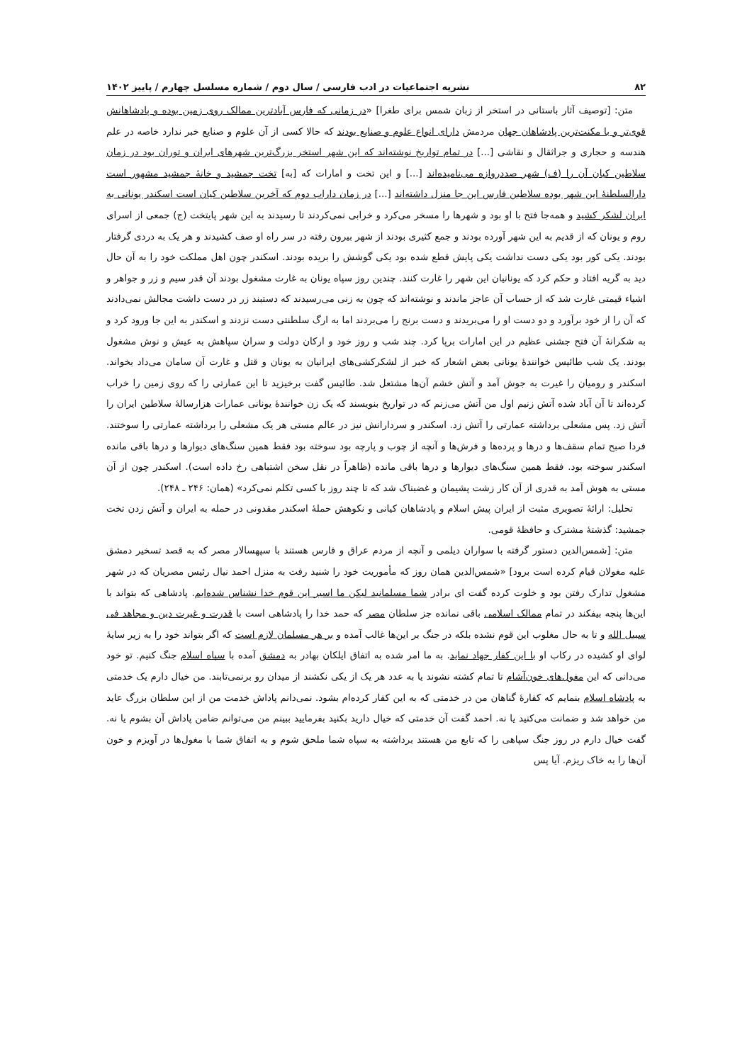۸۲ نشریه اجتماعیات در ادب فارسی / سال دوم / شماره مسلسل چهارم / پاییز ۱۴۰۲
متن: [توصیف آثار باستانی در استخر از زبان شمس برای طغرا] «در زمانی که فارس آبادترین ممالک روی زمین بوده و پادشاهانش قوی‌تر و با مکنت‌ترین پادشاهان جهان مردمش دارای انواع علوم و صنایع بودند که حالا کسی از آن علوم و صنایع خبر ندارد خاصه در علم هندسه و حجاری و جراثقال و نقاشی [...] در تمام تواریخ نوشته‌اند که این شهر استخر بزرگ‌ترین شهرهای ایران و توران بود در زمان سلاطین کیان آن را (ف) شهر صددروازه می‌نامیده‌اند [...] و این تخت و امارات که [به] تخت جمشید و خانهٔ جمشید مشهور است دارالسلطنهٔ این شهر بوده سلاطین فارس این جا منزل داشته‌اند [...] در زمان داراب دوم که آخرین سلاطین کیان است اسکندر یونانی به ایران لشکر کشید و همه‌جا فتح با او بود و شهرها را مسخر می‌کرد و خرابی نمی‌کردند تا رسیدند به این شهر پایتخت (ج) جمعی از اسرای روم و یونان که از قدیم به این شهر آورده بودند و جمع کثیری بودند از شهر بیرون رفته در سر راه او صف کشیدند و هر یک به دردی گرفتار بودند. یکی کور بود یکی دست نداشت یکی پایش قطع شده بود یکی گوشش را بریده بودند. اسکندر چون اهل مملکت خود را به آن حال دید به گریه افتاد و حکم کرد که یونانیان این شهر را غارت کنند. چندین روز سپاه یونان به غارت مشغول بودند آن قدر سیم و زر و جواهر و اشیاء قیمتی غارت شد که از حساب آن عاجز ماندند و نوشته‌اند که چون به زنی می‌رسیدند که دستبند زر در دست داشت مجالش نمی‌دادند که آن را از خود برآورد و دو دست او را می‌بریدند و دست برنج را می‌بردند اما به ارگ سلطنتی دست نزدند و اسکندر به این جا ورود کرد و به شکرانهٔ آن فتح جشنی عظیم در این امارات برپا کرد. چند شب و روز خود و ارکان دولت و سران سپاهش به عیش و نوش مشغول بودند. یک شب طائیس خوانندهٔ یونانی بعض اشعار که خبر از لشکرکشی‌های ایرانیان به یونان و قتل و غارت آن سامان می‌داد بخواند. اسکندر و رومیان را غیرت به جوش آمد و آتش خشم آن‌ها مشتعل شد. طائیس گفت برخیزید تا این عمارتی را که روی زمین را خراب کرده‌اند تا آن آباد شده آتش زنیم اول من آتش می‌زنم که در تواریخ بنویسند که یک زن خوانندهٔ یونانی عمارات هزارسالهٔ سلاطین ایران را آتش زد. پس مشعلی برداشته عمارتی را آتش زد. اسکندر و سردارانش نیز در عالم مستی هر یک مشعلی را برداشته عمارتی را سوختند. فردا صبح تمام سقف‌ها و درها و پرده‌ها و فرش‌ها و آنچه از چوب و پارچه بود سوخته بود فقط همین سنگ‌های دیوارها و درها باقی مانده اسکندر سوخته بود. فقط همین سنگ‌های دیوارها و درها باقی مانده (ظاهراً در نقل سخن اشتباهی رخ داده است). اسکندر چون از آن مستی به هوش آمد به قدری از آن کار زشت پشیمان و غضبناک شد که تا چند روز با کسی تکلم نمی‌کرد» (همان: ۲۴۶ ـ ۲۴۸).
تحلیل: ارائهٔ تصویری مثبت از ایران پیش اسلام و پادشاهان کیانی و نکوهش حملهٔ اسکندر مقدونی در حمله به ایران و آتش زدن تخت جمشید: گذشتهٔ مشترک و حافظهٔ قومی.
متن: [شمس‌الدین دستور گرفته با سواران دیلمی و آنچه از مردم عراق و فارس هستند با سپهسالار مصر که به قصد تسخیر دمشق علیه مغولان قیام کرده است برود] «شمس‌الدین همان روز که مأموریت خود را شنید رفت به منزل احمد نیال رئیس مصریان که در شهر مشغول تدارک رفتن بود و خلوت کرده گفت ای برادر شما مسلمانید لیکن ما اسیر این قوم خدا نشناس شده‌ایم. پادشاهی که بتواند با این‌ها پنجه بیفکند در تمام ممالک اسلامی باقی نمانده جز سلطان مصر که حمد خدا را پادشاهی است با قدرت و غیرت دین و مجاهد فی سبیل الله و تا به حال مغلوب این قوم نشده بلکه در جنگ بر این‌ها غالب آمده و بر هر مسلمان لازم است که اگر بتواند خود را به زیر سایهٔ لوای او کشیده در رکاب او با این کفار جهاد نماید. به ما امر شده به اتفاق ایلکان بهادر به دمشق آمده با سپاه اسلام جنگ کنیم. تو خود می‌دانی که این مغول‌های خون‌آشام تا تمام کشته نشوند یا به عدد هر یک از یکی نکشند از میدان رو برنمی‌تابند. من خیال دارم یک خدمتی به پادشاه اسلام بنمایم که کفارهٔ گناهان من در خدمتی که به این کفار کرده‌ام بشود. نمی‌دانم پاداش خدمت من از این سلطان بزرگ عاید من خواهد شد و ضمانت می‌کنید یا نه. احمد گفت آن خدمتی که خیال دارید بکنید بفرمایید ببینم من می‌توانم ضامن پاداش آن بشوم یا نه. گفت خیال دارم در روز جنگ سپاهی را که تابع من هستند برداشته به سپاه شما ملحق شوم و به اتفاق شما با مغول‌ها در آویزم و خون آن‌ها را به خاک ریزم. آیا پس